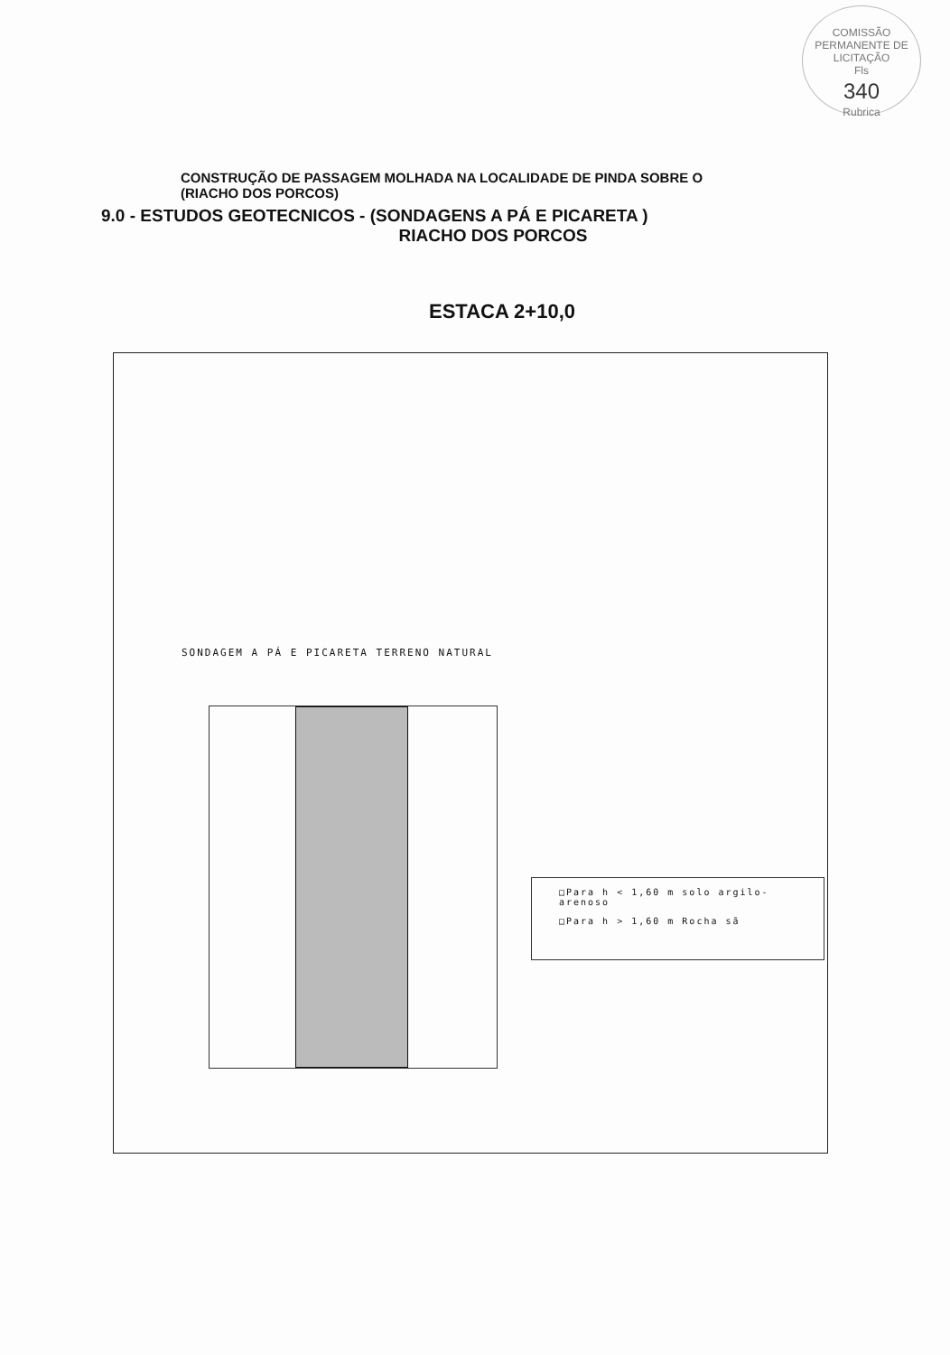COMISSÃO PERMANENTE DE LICITAÇÃO
Fls
340
Rubrica
CONSTRUÇÃO DE PASSAGEM MOLHADA NA LOCALIDADE DE PINDA SOBRE O
(RIACHO DOS PORCOS)
9.0 - ESTUDOS GEOTECNICOS - (SONDAGENS A PÁ E PICARETA )
RIACHO DOS PORCOS
ESTACA 2+10,0
SONDAGEM A PÁ E PICARETA TERRENO NATURAL
□Para h < 1,60 m solo argilo-
arenoso
□Para h > 1,60 m Rocha sã